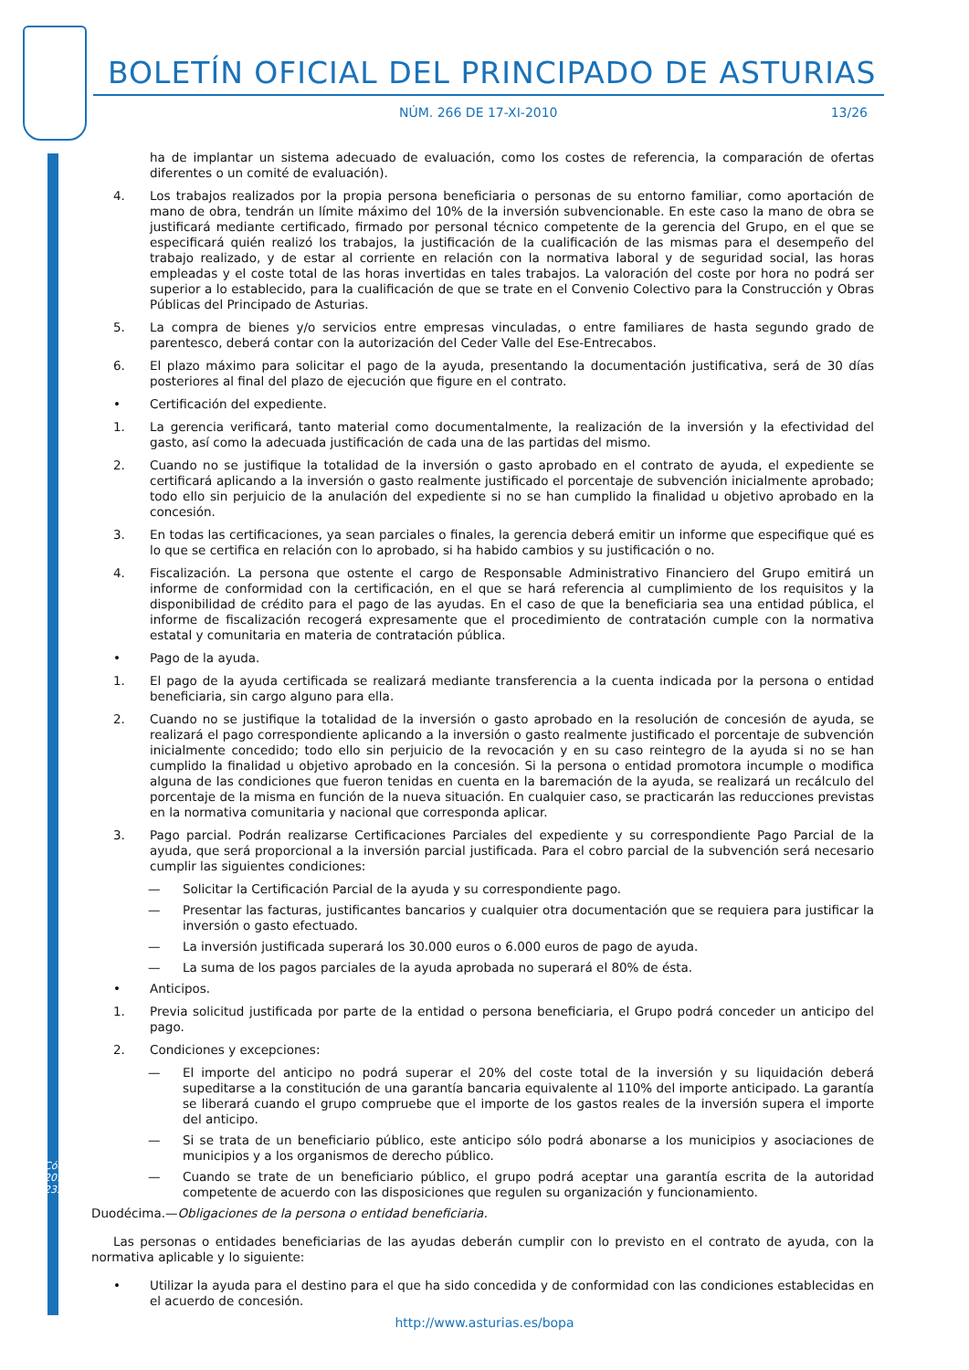BOLETÍN OFICIAL DEL PRINCIPADO DE ASTURIAS
NÚM. 266 DE 17-XI-2010 13/26
ha de implantar un sistema adecuado de evaluación, como los costes de referencia, la comparación de ofertas diferentes o un comité de evaluación).
4. Los trabajos realizados por la propia persona beneficiaria o personas de su entorno familiar, como aportación de mano de obra, tendrán un límite máximo del 10% de la inversión subvencionable. En este caso la mano de obra se justificará mediante certificado, firmado por personal técnico competente de la gerencia del Grupo, en el que se especificará quién realizó los trabajos, la justificación de la cualificación de las mismas para el desempeño del trabajo realizado, y de estar al corriente en relación con la normativa laboral y de seguridad social, las horas empleadas y el coste total de las horas invertidas en tales trabajos. La valoración del coste por hora no podrá ser superior a lo establecido, para la cualificación de que se trate en el Convenio Colectivo para la Construcción y Obras Públicas del Principado de Asturias.
5. La compra de bienes y/o servicios entre empresas vinculadas, o entre familiares de hasta segundo grado de parentesco, deberá contar con la autorización del Ceder Valle del Ese-Entrecabos.
6. El plazo máximo para solicitar el pago de la ayuda, presentando la documentación justificativa, será de 30 días posteriores al final del plazo de ejecución que figure en el contrato.
• Certificación del expediente.
1. La gerencia verificará, tanto material como documentalmente, la realización de la inversión y la efectividad del gasto, así como la adecuada justificación de cada una de las partidas del mismo.
2. Cuando no se justifique la totalidad de la inversión o gasto aprobado en el contrato de ayuda, el expediente se certificará aplicando a la inversión o gasto realmente justificado el porcentaje de subvención inicialmente aprobado; todo ello sin perjuicio de la anulación del expediente si no se han cumplido la finalidad u objetivo aprobado en la concesión.
3. En todas las certificaciones, ya sean parciales o finales, la gerencia deberá emitir un informe que especifique qué es lo que se certifica en relación con lo aprobado, si ha habido cambios y su justificación o no.
4. Fiscalización. La persona que ostente el cargo de Responsable Administrativo Financiero del Grupo emitirá un informe de conformidad con la certificación, en el que se hará referencia al cumplimiento de los requisitos y la disponibilidad de crédito para el pago de las ayudas. En el caso de que la beneficiaria sea una entidad pública, el informe de fiscalización recogerá expresamente que el procedimiento de contratación cumple con la normativa estatal y comunitaria en materia de contratación pública.
• Pago de la ayuda.
1. El pago de la ayuda certificada se realizará mediante transferencia a la cuenta indicada por la persona o entidad beneficiaria, sin cargo alguno para ella.
2. Cuando no se justifique la totalidad de la inversión o gasto aprobado en la resolución de concesión de ayuda, se realizará el pago correspondiente aplicando a la inversión o gasto realmente justificado el porcentaje de subvención inicialmente concedido; todo ello sin perjuicio de la revocación y en su caso reintegro de la ayuda si no se han cumplido la finalidad u objetivo aprobado en la concesión. Si la persona o entidad promotora incumple o modifica alguna de las condiciones que fueron tenidas en cuenta en la baremación de la ayuda, se realizará un recálculo del porcentaje de la misma en función de la nueva situación. En cualquier caso, se practicarán las reducciones previstas en la normativa comunitaria y nacional que corresponda aplicar.
3. Pago parcial. Podrán realizarse Certificaciones Parciales del expediente y su correspondiente Pago Parcial de la ayuda, que será proporcional a la inversión parcial justificada. Para el cobro parcial de la subvención será necesario cumplir las siguientes condiciones:
— Solicitar la Certificación Parcial de la ayuda y su correspondiente pago.
— Presentar las facturas, justificantes bancarios y cualquier otra documentación que se requiera para justificar la inversión o gasto efectuado.
— La inversión justificada superará los 30.000 euros o 6.000 euros de pago de ayuda.
— La suma de los pagos parciales de la ayuda aprobada no superará el 80% de ésta.
• Anticipos.
1. Previa solicitud justificada por parte de la entidad o persona beneficiaria, el Grupo podrá conceder un anticipo del pago.
2. Condiciones y excepciones:
— El importe del anticipo no podrá superar el 20% del coste total de la inversión y su liquidación deberá supeditarse a la constitución de una garantía bancaria equivalente al 110% del importe anticipado. La garantía se liberará cuando el grupo compruebe que el importe de los gastos reales de la inversión supera el importe del anticipo.
— Si se trata de un beneficiario público, este anticipo sólo podrá abonarse a los municipios y asociaciones de municipios y a los organismos de derecho público.
— Cuando se trate de un beneficiario público, el grupo podrá aceptar una garantía escrita de la autoridad competente de acuerdo con las disposiciones que regulen su organización y funcionamiento.
Duodécima.—Obligaciones de la persona o entidad beneficiaria.
Las personas o entidades beneficiarias de las ayudas deberán cumplir con lo previsto en el contrato de ayuda, con la normativa aplicable y lo siguiente:
• Utilizar la ayuda para el destino para el que ha sido concedida y de conformidad con las condiciones establecidas en el acuerdo de concesión.
Cód. 2010-23577
http://www.asturias.es/bopa